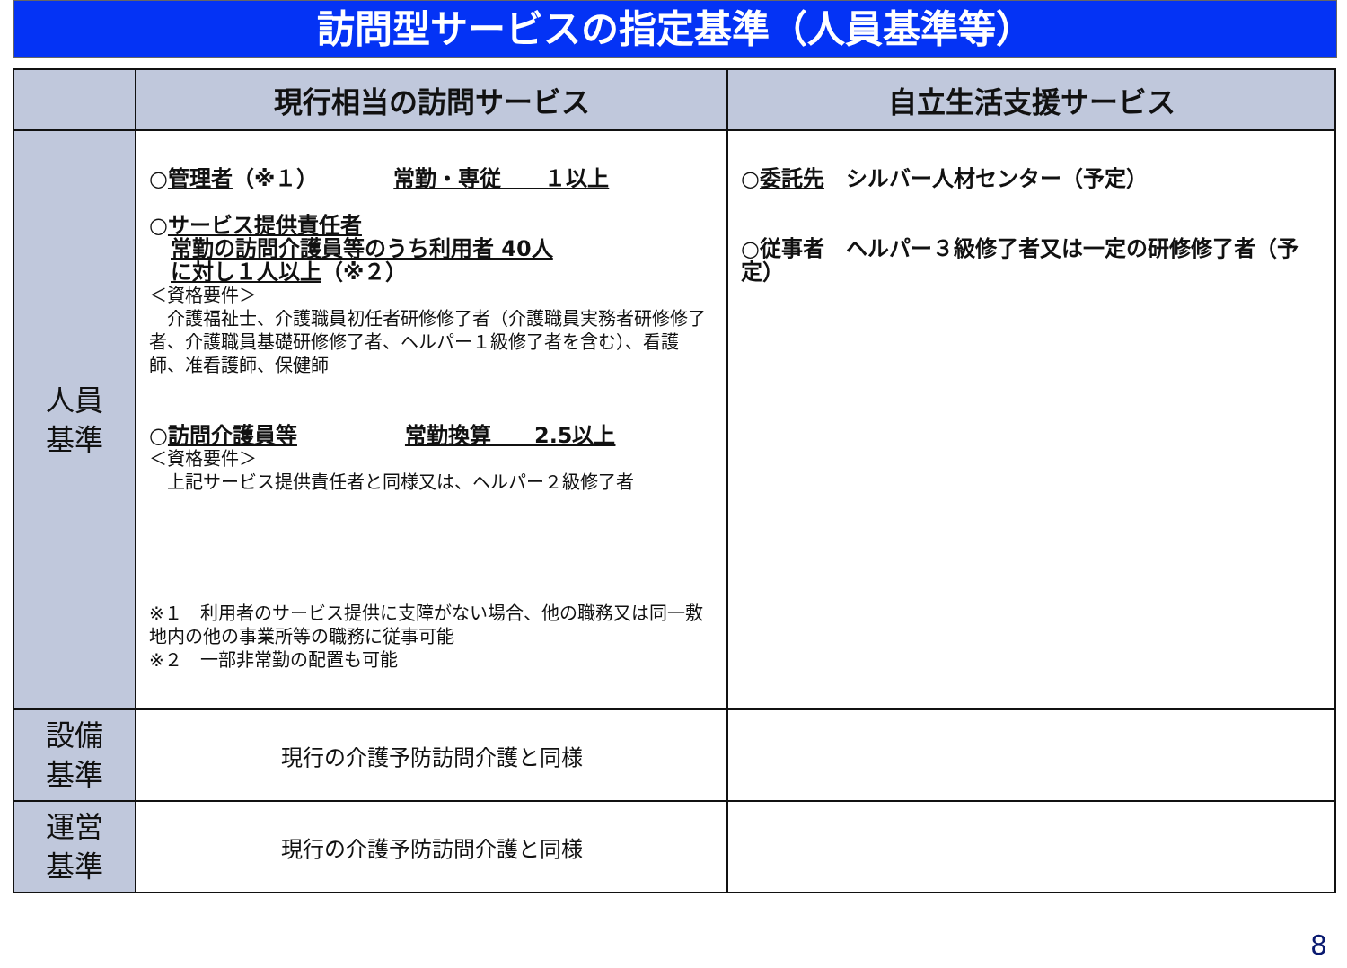訪問型サービスの指定基準（人員基準等）
| | 現行相当の訪問サービス | 自立生活支援サービス |
| --- | --- | --- |
| 人員 基準 | ○ 管理者 （※１） 常勤・専従 １以上 ○ サービス提供責任者 常勤の訪問介護員等のうち利用者 40人 に対し１人以上 （※２） ＜資格要件＞ 介護福祉士、介護職員初任者研修修了者（介護職員実務者研修修了者、介護職員基礎研修修了者、ヘルパー１級修了者を含む）、看護師、准看護師、保健師 ○ 訪問介護員等 常勤換算 2.5以上 ＜資格要件＞ 上記サービス提供責任者と同様又は、ヘルパー２級修了者 ※１ 利用者のサービス提供に支障がない場合、他の職務又は同一敷地内の他の事業所等の職務に従事可能 ※２ 一部非常勤の配置も可能 | ○ 委託先 シルバー人材センター（予定） ○従事者 ヘルパー３級修了者又は一定の研修修了者（予定） |
| 設備 基準 | 現行の介護予防訪問介護と同様 | |
| 運営 基準 | 現行の介護予防訪問介護と同様 | |
8